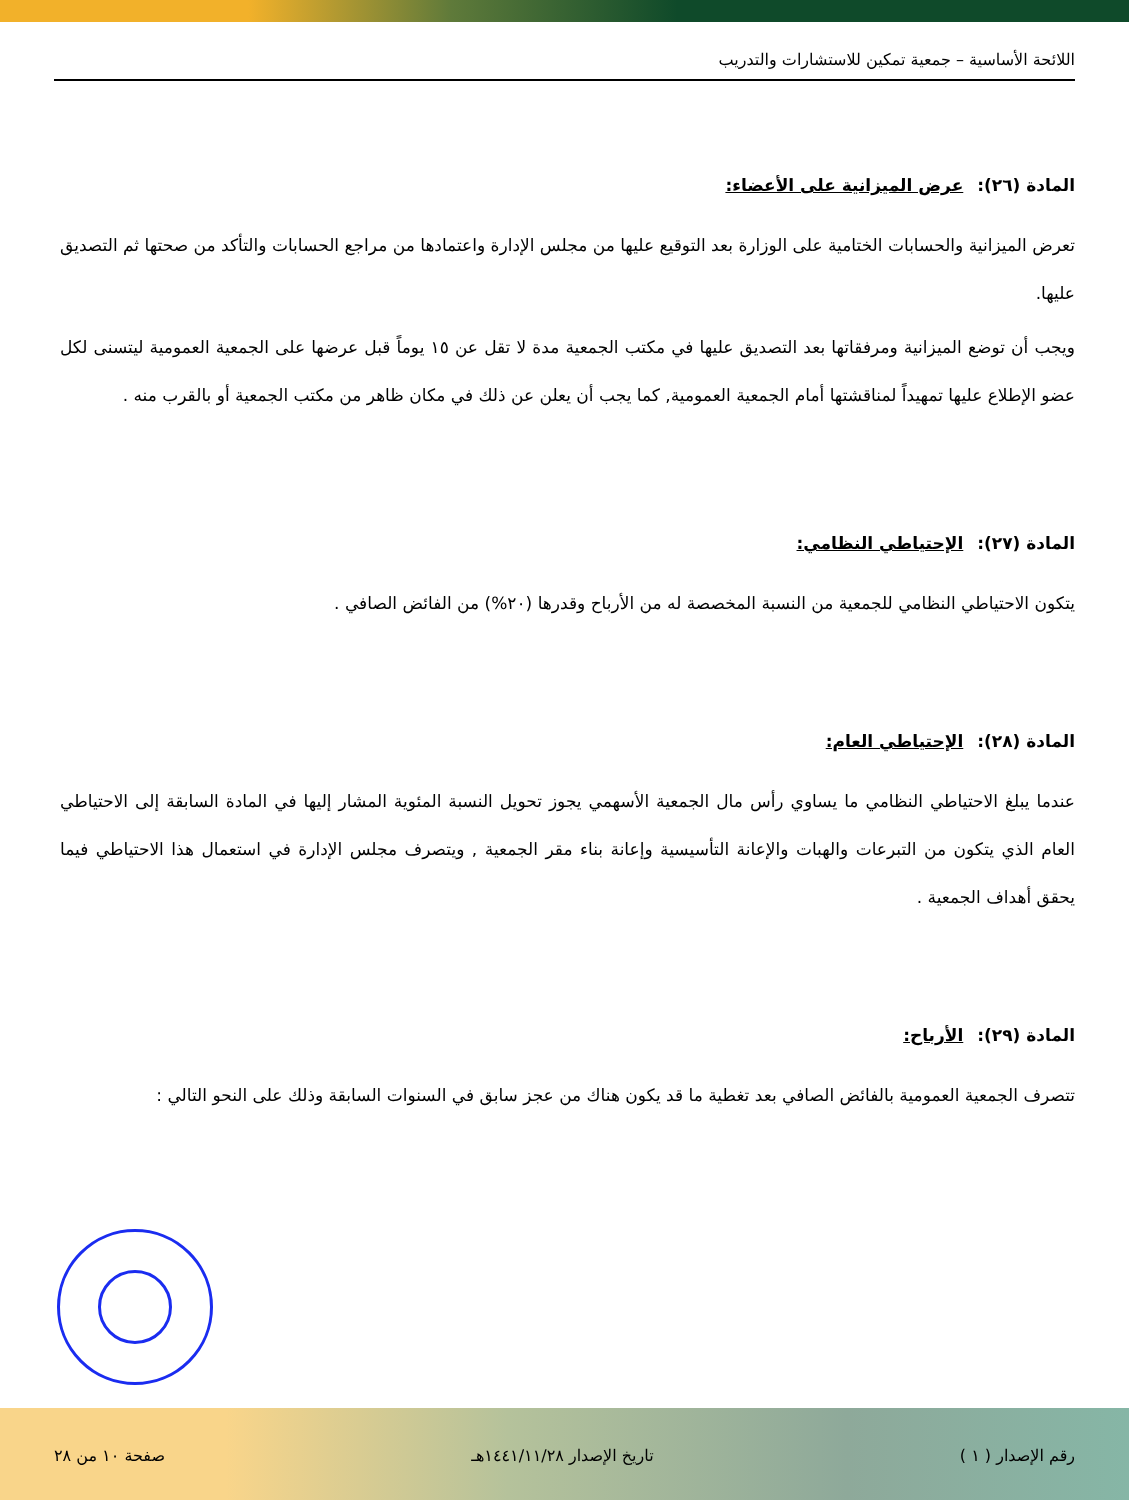اللائحة الأساسية – جمعية تمكين للاستشارات والتدريب
المادة (٢٦): عرض الميزانية على الأعضاء:
تعرض الميزانية والحسابات الختامية على الوزارة بعد التوقيع عليها من مجلس الإدارة واعتمادها من مراجع الحسابات والتأكد من صحتها ثم التصديق عليها.
ويجب أن توضع الميزانية ومرفقاتها بعد التصديق عليها في مكتب الجمعية مدة لا تقل عن ١٥ يوماً قبل عرضها على الجمعية العمومية ليتسنى لكل عضو الإطلاع عليها تمهيداً لمناقشتها أمام الجمعية العمومية, كما يجب أن يعلن عن ذلك في مكان ظاهر من مكتب الجمعية أو بالقرب منه .
المادة (٢٧): الإحتياطي النظامي:
يتكون الاحتياطي النظامي للجمعية من النسبة المخصصة له من الأرباح وقدرها (٢٠%) من الفائض الصافي .
المادة (٢٨): الإحتياطي العام:
عندما يبلغ الاحتياطي النظامي ما يساوي رأس مال الجمعية الأسهمي يجوز تحويل النسبة المئوية المشار إليها في المادة السابقة إلى الاحتياطي العام الذي يتكون من التبرعات والهبات والإعانة التأسيسية وإعانة بناء مقر الجمعية , ويتصرف مجلس الإدارة في استعمال هذا الاحتياطي فيما يحقق أهداف الجمعية .
المادة (٢٩): الأرباح:
تتصرف الجمعية العمومية بالفائض الصافي بعد تغطية ما قد يكون هناك من عجز سابق في السنوات السابقة وذلك على النحو التالي :
رقم الإصدار ( ١ ) تاريخ الإصدار ١٤٤١/١١/٢٨هـ صفحة ١٠ من ٢٨